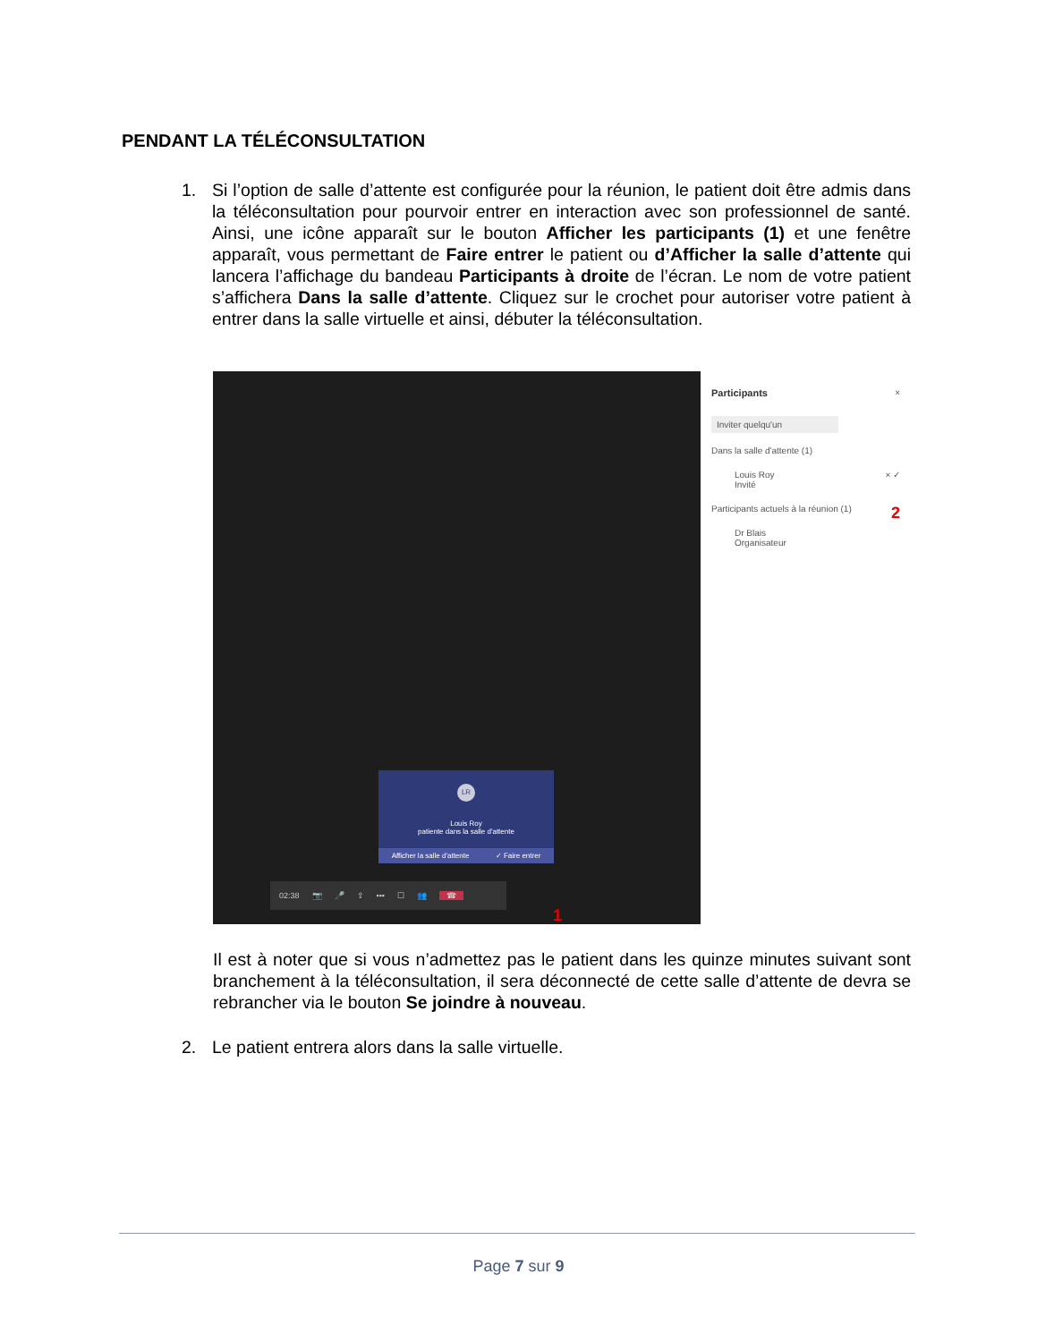PENDANT LA TÉLÉCONSULTATION
1. Si l’option de salle d’attente est configurée pour la réunion, le patient doit être admis dans la téléconsultation pour pourvoir entrer en interaction avec son professionnel de santé. Ainsi, une icône apparaît sur le bouton Afficher les participants (1) et une fenêtre apparaît, vous permettant de Faire entrer le patient ou d’Afficher la salle d’attente qui lancera l’affichage du bandeau Participants à droite de l’écran. Le nom de votre patient s’affichera Dans la salle d’attente. Cliquez sur le crochet pour autoriser votre patient à entrer dans la salle virtuelle et ainsi, débuter la téléconsultation.
LR
Louis Roy
patiente dans la salle d'attente
Afficher la salle d'attente ✓ Faire entrer
02:38 📷 🎤 ⇪ ••• ☐ 👥 ☎
1
Participants ×
Inviter quelqu'un
Dans la salle d'attente (1)
Louis Roy × ✓
Invité
2
Participants actuels à la réunion (1)
Dr Blais
Organisateur
Il est à noter que si vous n’admettez pas le patient dans les quinze minutes suivant sont branchement à la téléconsultation, il sera déconnecté de cette salle d’attente de devra se rebrancher via le bouton Se joindre à nouveau.
2. Le patient entrera alors dans la salle virtuelle.
Page 7 sur 9